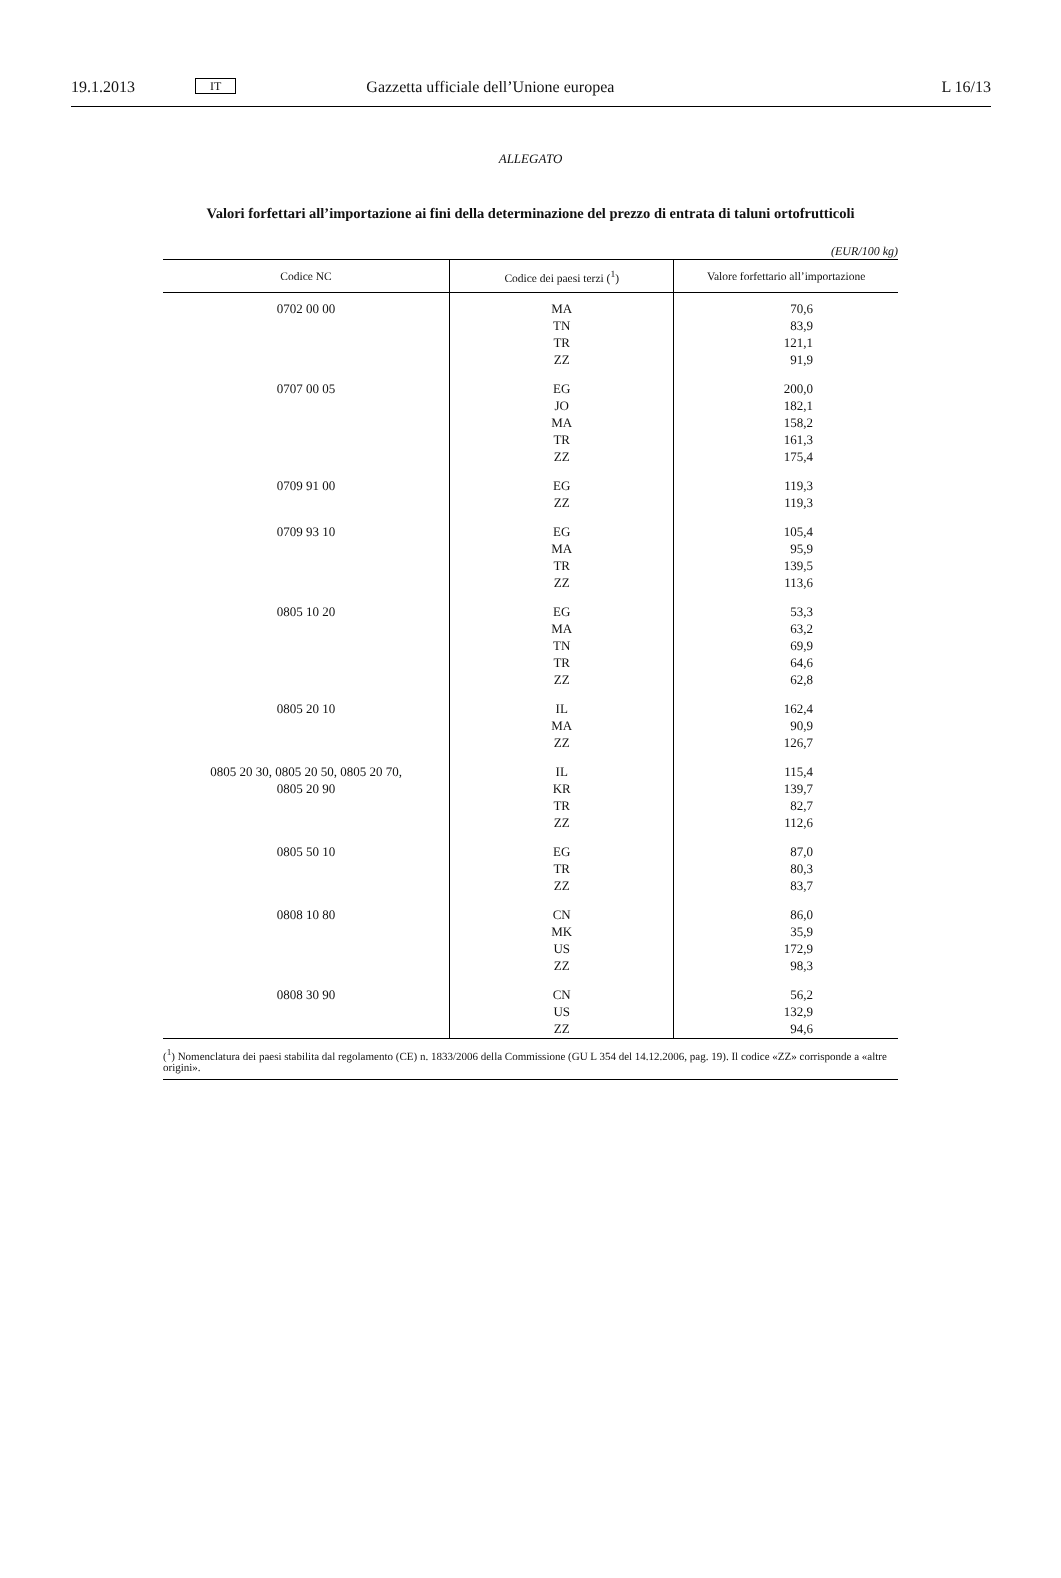19.1.2013 IT Gazzetta ufficiale dell’Unione europea L 16/13
ALLEGATO
Valori forfettari all’importazione ai fini della determinazione del prezzo di entrata di taluni ortofrutticoli
(EUR/100 kg)
| Codice NC | Codice dei paesi terzi (<sup>1</sup>) | Valore forfettario all’importazione |
| --- | --- | --- |
| 0702 00 00 | MA TN TR ZZ | 70,6 83,9 121,1 91,9 |
| 0707 00 05 | EG JO MA TR ZZ | 200,0 182,1 158,2 161,3 175,4 |
| 0709 91 00 | EG ZZ | 119,3 119,3 |
| 0709 93 10 | EG MA TR ZZ | 105,4 95,9 139,5 113,6 |
| 0805 10 20 | EG MA TN TR ZZ | 53,3 63,2 69,9 64,6 62,8 |
| 0805 20 10 | IL MA ZZ | 162,4 90,9 126,7 |
| 0805 20 30, 0805 20 50, 0805 20 70, 0805 20 90 | IL KR TR ZZ | 115,4 139,7 82,7 112,6 |
| 0805 50 10 | EG TR ZZ | 87,0 80,3 83,7 |
| 0808 10 80 | CN MK US ZZ | 86,0 35,9 172,9 98,3 |
| 0808 30 90 | CN US ZZ | 56,2 132,9 94,6 |
(<sup>1</sup>) Nomenclatura dei paesi stabilita dal regolamento (CE) n. 1833/2006 della Commissione (GU L 354 del 14.12.2006, pag. 19). Il codice «ZZ» corrisponde a «altre origini».